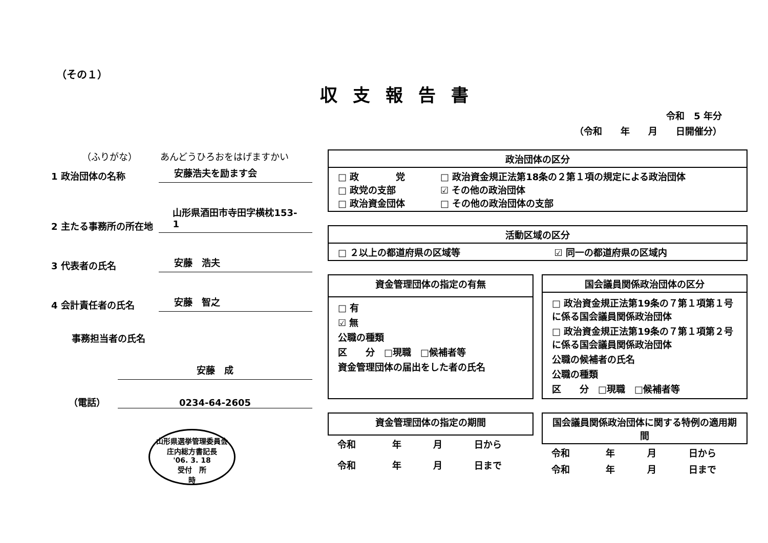（その１）
収支報告書
令和　5 年分
（令和　　年　　月　　日開催分）
（ふりがな）　　　あんどうひろおをはげますかい
1 政治団体の名称 安藤浩夫を励ます会
2 主たる事務所の所在地 山形県酒田市寺田字横枕153-1
3 代表者の氏名 安藤　浩夫
4 会計責任者の氏名 安藤　智之
事務担当者の氏名
安藤　成
（電話） 0234-64-2605
山形県選挙管理委員会
庄内総方書記長
'06. 3. 18
受付　所
時
| 政治団体の区分 | |
| --- | --- |
| □ 政 党 □ 政党の支部 □ 政治資金団体 | □ 政治資金規正法第18条の２第１項の規定による政治団体 ☑ その他の政治団体 □ その他の政治団体の支部 |
| 活動区域の区分 | |
| --- | --- |
| □ ２以上の都道府県の区域等 | ☑ 同一の都道府県の区域内 |
| 資金管理団体の指定の有無 |
| --- |
| □ 有 ☑ 無 公職の種類 区 分 □現職 □候補者等 資金管理団体の届出をした者の氏名 |
| 国会議員関係政治団体の区分 |
| --- |
| □ 政治資金規正法第19条の７第１項第１号に係る国会議員関係政治団体 □ 政治資金規正法第19条の７第１項第２号に係る国会議員関係政治団体 公職の候補者の氏名 公職の種類 区 分 □現職 □候補者等 |
| 資金管理団体の指定の期間 | | | |
| --- | --- | --- | --- |
| 令和 | 年 | 月 | 日から |
| 令和 | 年 | 月 | 日まで |
| 国会議員関係政治団体に関する特例の適用期間 | | | |
| --- | --- | --- | --- |
| 令和 | 年 | 月 | 日から |
| 令和 | 年 | 月 | 日まで |